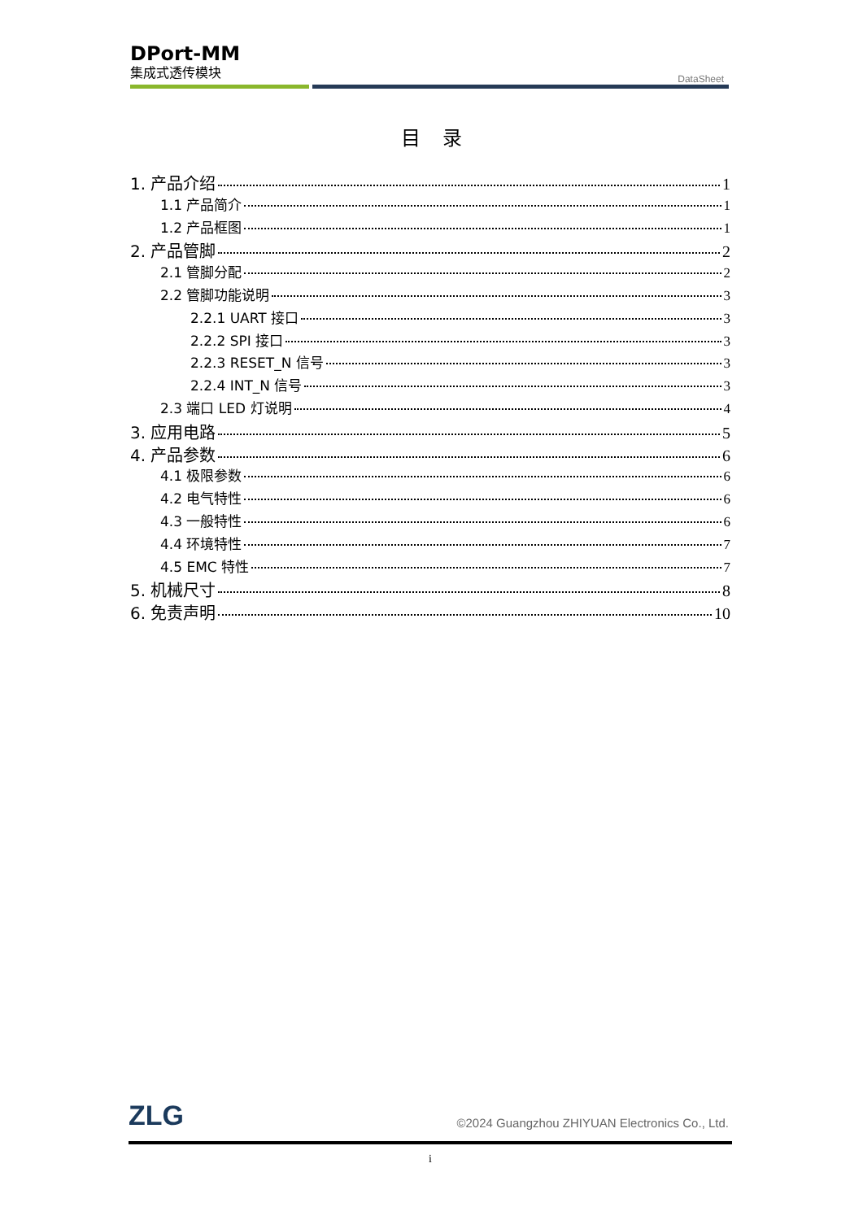DPort-MM
集成式透传模块
DataSheet
目 录
1. 产品介绍 1
1.1 产品简介 1
1.2 产品框图 1
2. 产品管脚 2
2.1 管脚分配 2
2.2 管脚功能说明 3
2.2.1 UART 接口 3
2.2.2 SPI 接口 3
2.2.3 RESET_N 信号 3
2.2.4 INT_N 信号 3
2.3 端口 LED 灯说明 4
3. 应用电路 5
4. 产品参数 6
4.1 极限参数 6
4.2 电气特性 6
4.3 一般特性 6
4.4 环境特性 7
4.5 EMC 特性 7
5. 机械尺寸 8
6. 免责声明 10
ZLG
©2024 Guangzhou ZHIYUAN Electronics Co., Ltd.
i